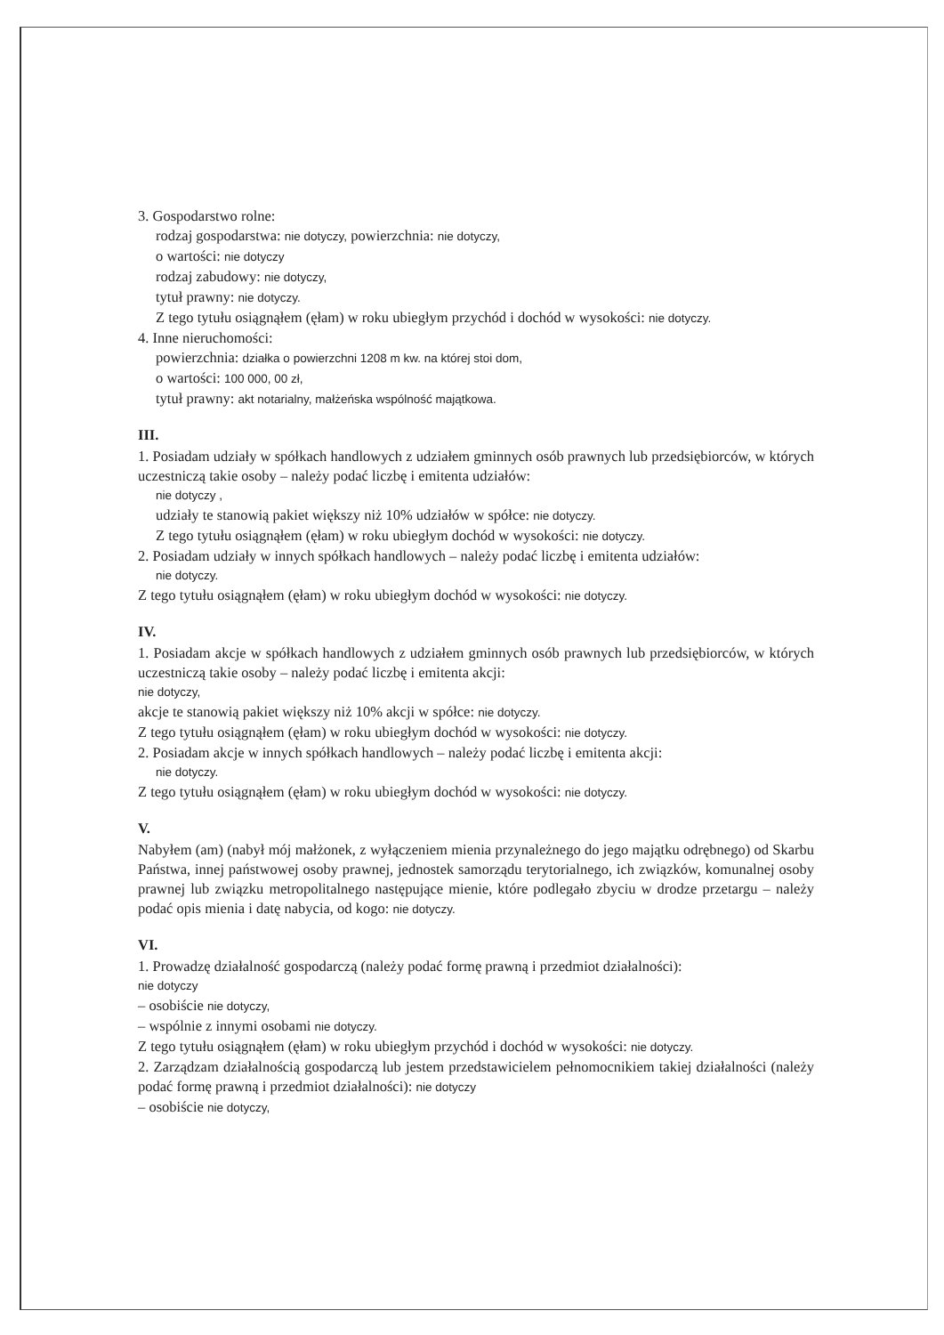3. Gospodarstwo rolne:
rodzaj gospodarstwa: nie dotyczy, powierzchnia: nie dotyczy,
o wartości: nie dotyczy
rodzaj zabudowy: nie dotyczy,
tytuł prawny: nie dotyczy.
Z tego tytułu osiągnąłem (ęłam) w roku ubiegłym przychód i dochód w wysokości: nie dotyczy.
4. Inne nieruchomości:
powierzchnia: działka o powierzchni 1208 m kw. na której stoi dom,
o wartości: 100 000, 00 zł,
tytuł prawny: akt notarialny, małżeńska wspólność majątkowa.
III.
1. Posiadam udziały w spółkach handlowych z udziałem gminnych osób prawnych lub przedsiębiorców, w których uczestniczą takie osoby – należy podać liczbę i emitenta udziałów:
nie dotyczy ,
udziały te stanowią pakiet większy niż 10% udziałów w spółce: nie dotyczy.
Z tego tytułu osiągnąłem (ęłam) w roku ubiegłym dochód w wysokości: nie dotyczy.
2. Posiadam udziały w innych spółkach handlowych – należy podać liczbę i emitenta udziałów:
nie dotyczy.
Z tego tytułu osiągnąłem (ęłam) w roku ubiegłym dochód w wysokości: nie dotyczy.
IV.
1. Posiadam akcje w spółkach handlowych z udziałem gminnych osób prawnych lub przedsiębiorców, w których uczestniczą takie osoby – należy podać liczbę i emitenta akcji:
nie dotyczy,
akcje te stanowią pakiet większy niż 10% akcji w spółce: nie dotyczy.
Z tego tytułu osiągnąłem (ęłam) w roku ubiegłym dochód w wysokości: nie dotyczy.
2. Posiadam akcje w innych spółkach handlowych – należy podać liczbę i emitenta akcji:
nie dotyczy.
Z tego tytułu osiągnąłem (ęłam) w roku ubiegłym dochód w wysokości: nie dotyczy.
V.
Nabyłem (am) (nabył mój małżonek, z wyłączeniem mienia przynależnego do jego majątku odrębnego) od Skarbu Państwa, innej państwowej osoby prawnej, jednostek samorządu terytorialnego, ich związków, komunalnej osoby prawnej lub związku metropolitalnego następujące mienie, które podlegało zbyciu w drodze przetargu – należy podać opis mienia i datę nabycia, od kogo: nie dotyczy.
VI.
1. Prowadzę działalność gospodarczą (należy podać formę prawną i przedmiot działalności):
nie dotyczy
– osobiście nie dotyczy,
– wspólnie z innymi osobami nie dotyczy.
Z tego tytułu osiągnąłem (ęłam) w roku ubiegłym przychód i dochód w wysokości: nie dotyczy.
2. Zarządzam działalnością gospodarczą lub jestem przedstawicielem pełnomocnikiem takiej działalności (należy podać formę prawną i przedmiot działalności): nie dotyczy
– osobiście nie dotyczy,